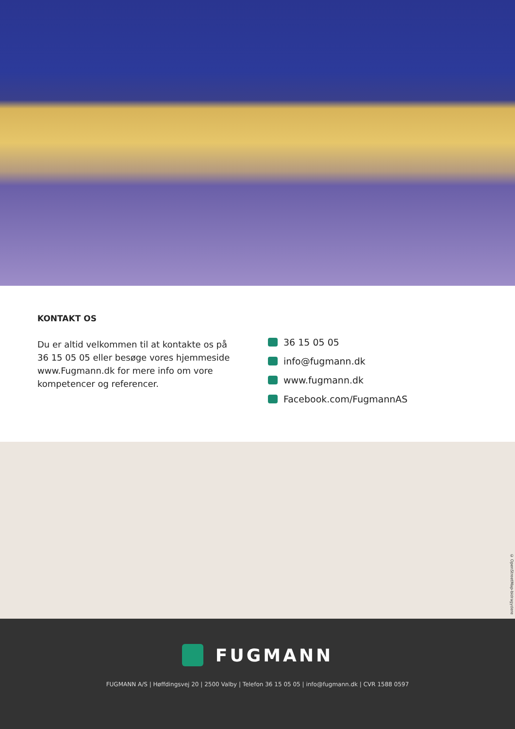KONTAKT OS
Du er altid velkommen til at kontakte os på 36 15 05 05 eller besøge vores hjemmeside www.Fugmann.dk for mere info om vore kompetencer og referencer.
36 15 05 05
info@fugmann.dk
www.fugmann.dk
Facebook.com/FugmannAS
© OpenStreetMap-bidragydere
FUGMANN
FUGMANN A/S | Høffdingsvej 20 | 2500 Valby | Telefon 36 15 05 05 | info@fugmann.dk | CVR 1588 0597